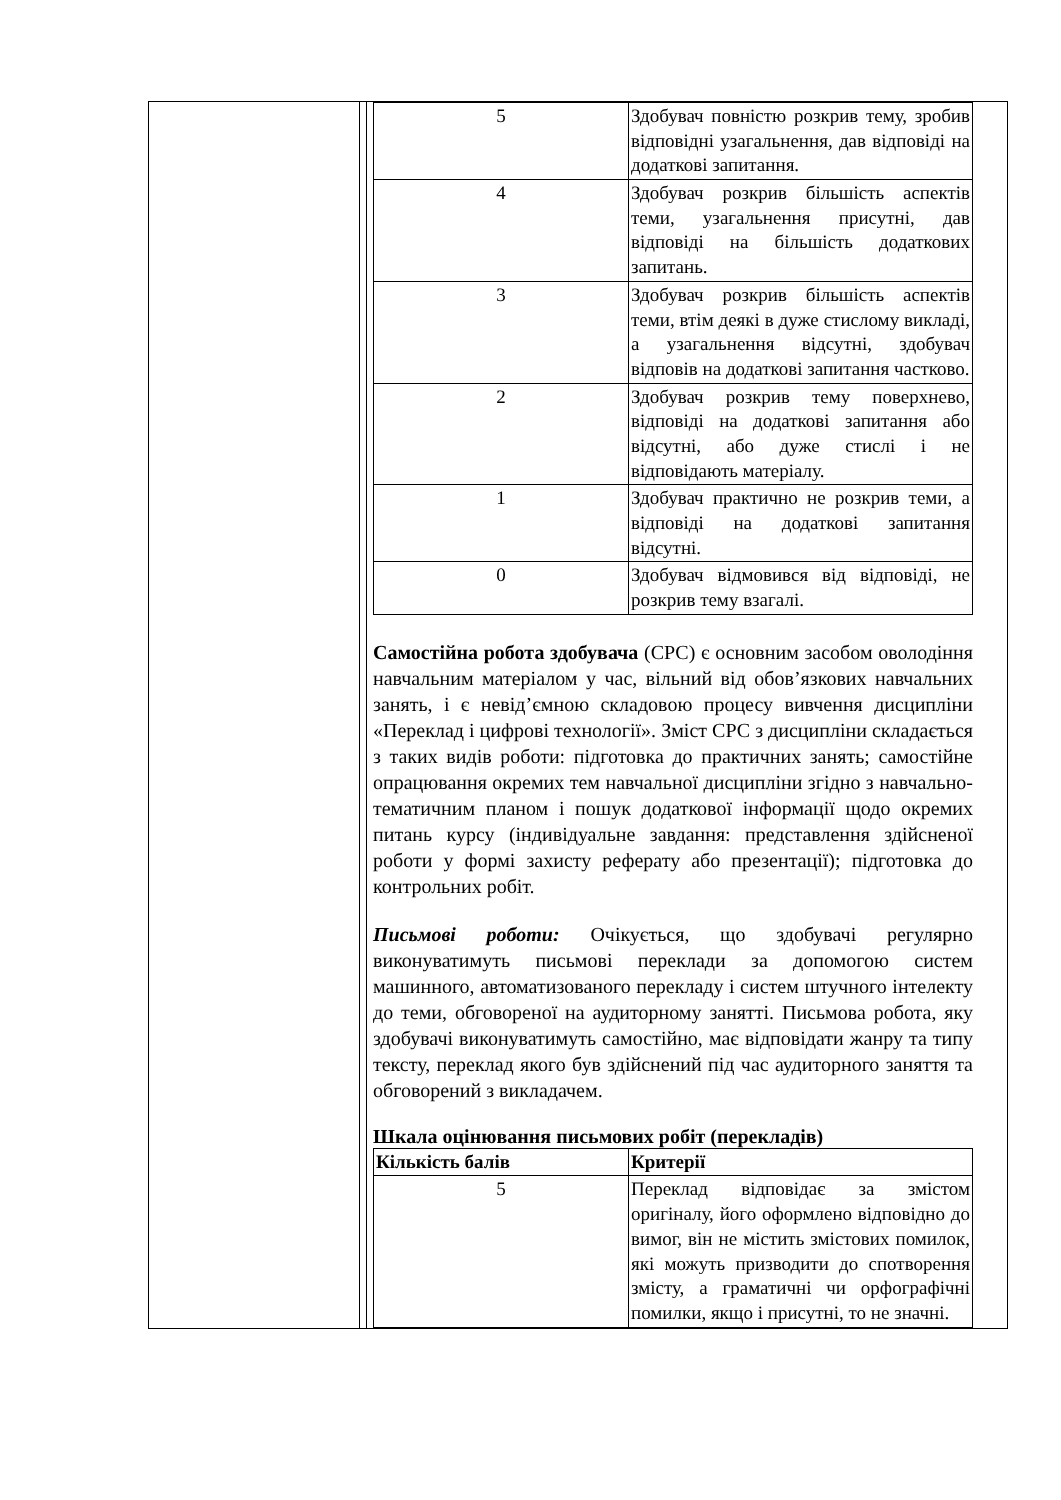| | | / 5 / Здобувач повністю розкрив тему, зробив відповідні узагальнення, дав відповіді на додаткові запитання. / / 4 / Здобувач розкрив більшість аспектів теми, узагальнення присутні, дав відповіді на більшість додаткових запитань. / / 3 / Здобувач розкрив більшість аспектів теми, втім деякі в дуже стислому викладі, а узагальнення відсутні, здобувач відповів на додаткові запитання частково. / / 2 / Здобувач розкрив тему поверхнево, відповіді на додаткові запитання або відсутні, або дуже стислі і не відповідають матеріалу. / / 1 / Здобувач практично не розкрив теми, а відповіді на додаткові запитання відсутні. / / 0 / Здобувач відмовився від відповіді, не розкрив тему взагалі. / Самостійна робота здобувача (СРС) є основним засобом оволодіння навчальним матеріалом у час, вільний від обов’язкових навчальних занять, і є невід’ємною складовою процесу вивчення дисципліни «Переклад і цифрові технології». Зміст СРС з дисципліни складається з таких видів роботи: підготовка до практичних занять; самостійне опрацювання окремих тем навчальної дисципліни згідно з навчально-тематичним планом і пошук додаткової інформації щодо окремих питань курсу (індивідуальне завдання: представлення здійсненої роботи у формі захисту реферату або презентації); підготовка до контрольних робіт. Письмові роботи: Очікується, що здобувачі регулярно виконуватимуть письмові переклади за допомогою систем машинного, автоматизованого перекладу і систем штучного інтелекту до теми, обговореної на аудиторному занятті. Письмова робота, яку здобувачі виконуватимуть самостійно, має відповідати жанру та типу тексту, переклад якого був здійснений під час аудиторного заняття та обговорений з викладачем. Шкала оцінювання письмових робіт (перекладів) / Кількість балів / Критерії / / 5 / Переклад відповідає за змістом оригіналу, його оформлено відповідно до вимог, він не містить змістових помилок, які можуть призводити до спотворення змісту, а граматичні чи орфографічні помилки, якщо і присутні, то не значні. / |